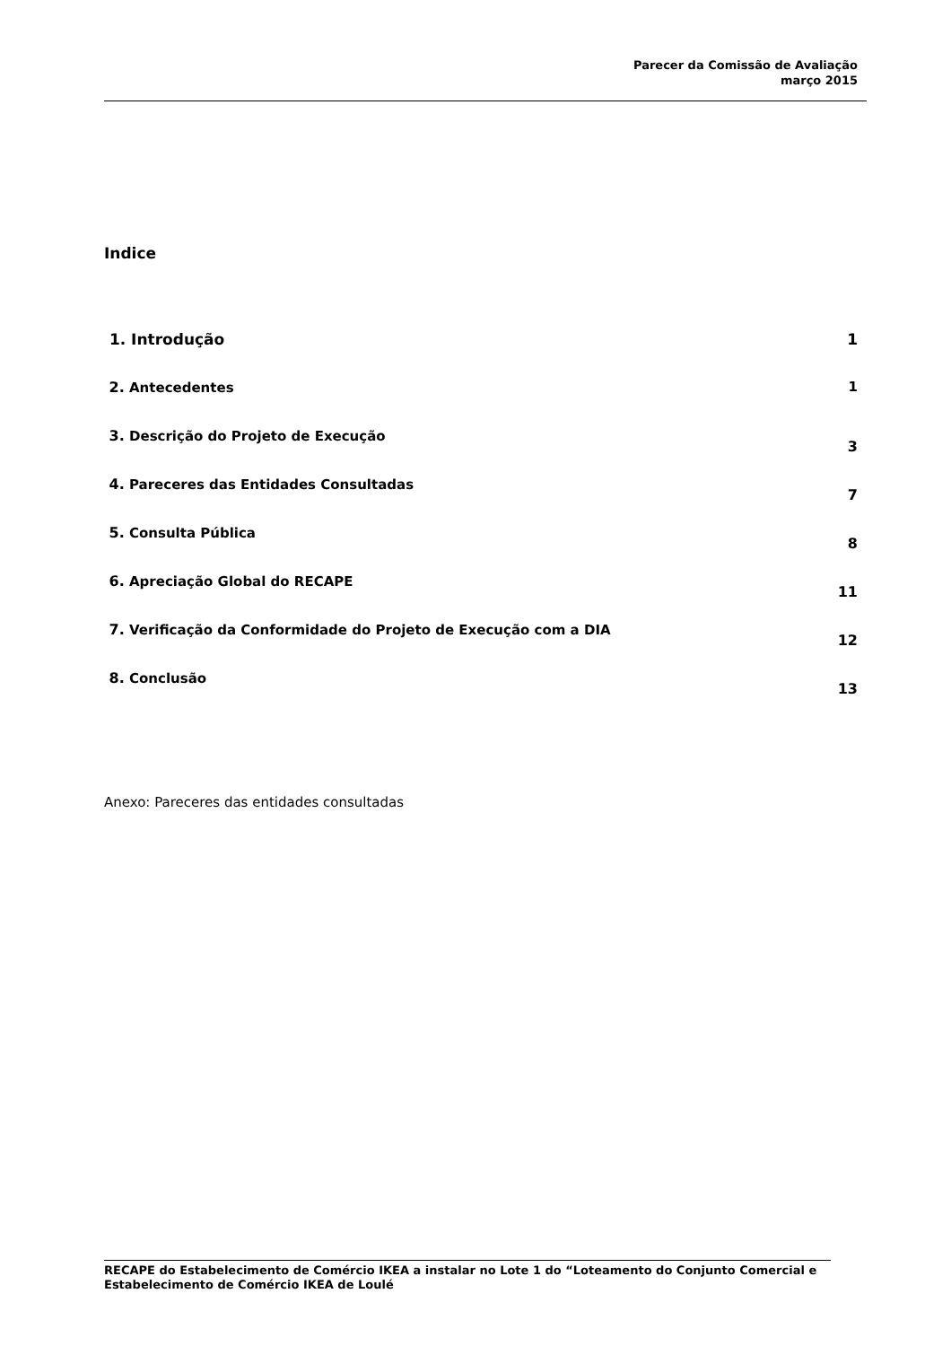Parecer da Comissão de Avaliação
março 2015
Indice
1. Introdução 1
2. Antecedentes 1
3. Descrição do Projeto de Execução 3
4. Pareceres das Entidades Consultadas 7
5. Consulta Pública 8
6. Apreciação Global do RECAPE 11
7. Verificação da Conformidade do Projeto de Execução com a DIA 12
8. Conclusão 13
Anexo: Pareceres das entidades consultadas
RECAPE do Estabelecimento de Comércio IKEA a instalar no Lote 1 do “Loteamento do Conjunto Comercial e Estabelecimento de Comércio IKEA de Loulé